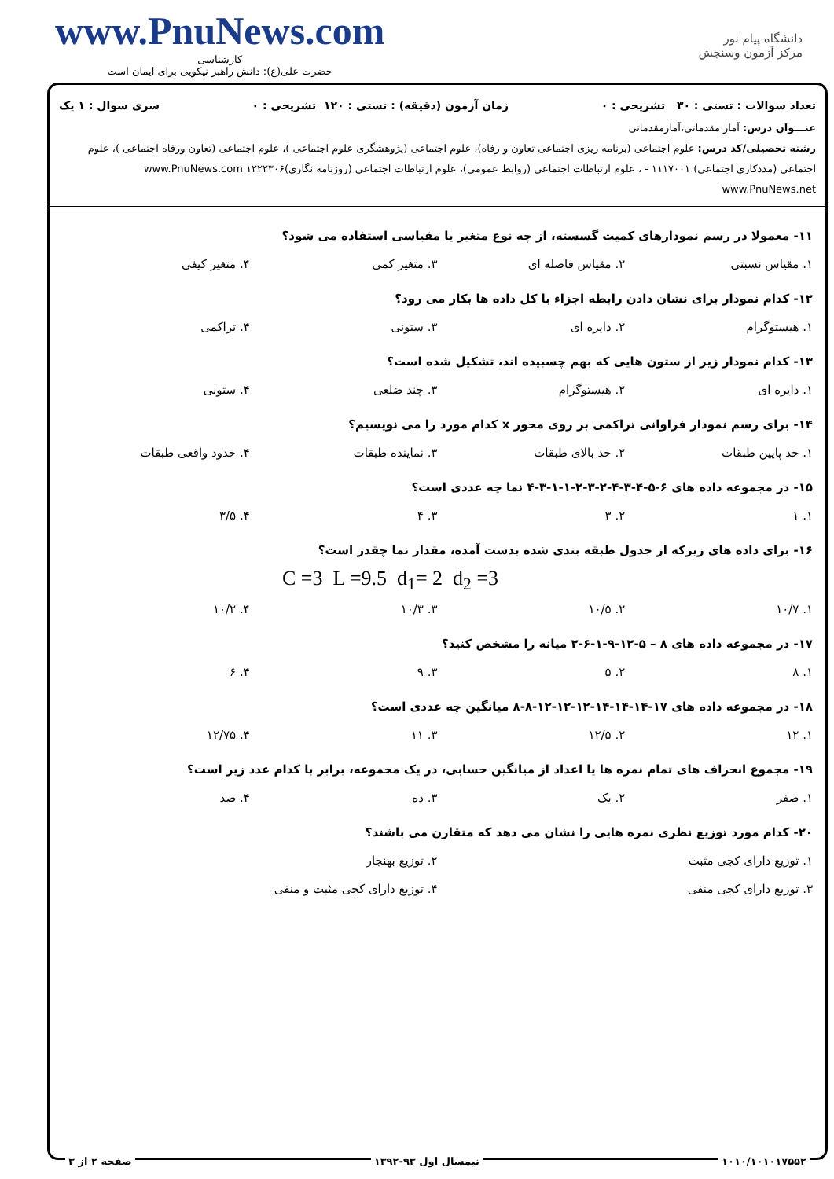www.PnuNews.com
کارشناسی
حضرت علی(ع): دانش راهبر نیکویی برای ایمان است
دانشگاه پیام نور
مرکز آزمون وسنجش
تعداد سوالات : تستی : ۳۰ تشریحی : ۰ زمان آزمون (دقیقه) : تستی : ۱۲۰ تشریحی : ۰ سری سوال : ۱ یک
عنـــوان درس: آمار مقدماتی،آمارمقدماتی
رشته تحصیلی/کد درس: علوم اجتماعی (برنامه ریزی اجتماعی تعاون و رفاه)، علوم اجتماعی (پژوهشگری علوم اجتماعی )، علوم اجتماعی (تعاون ورفاه اجتماعی )، علوم اجتماعی (مددکاری اجتماعی) ۱۱۱۷۰۰۱ - ، علوم ارتباطات اجتماعی (روابط عمومی)، علوم ارتباطات اجتماعی (روزنامه نگاری)۱۲۲۲۳۰۶ www.PnuNews.com www.PnuNews.net
۱۱- معمولا در رسم نمودارهای کمیت گسسته، از چه نوع متغیر یا مقیاسی استفاده می شود؟
۱. مقیاس نسبتی ۲. مقیاس فاصله ای ۳. متغیر کمی ۴. متغیر کیفی
۱۲- کدام نمودار برای نشان دادن رابطه اجزاء با کل داده ها بکار می رود؟
۱. هیستوگرام ۲. دایره ای ۳. ستونی ۴. تراکمی
۱۳- کدام نمودار زیر از ستون هایی که بهم چسبیده اند، تشکیل شده است؟
۱. دایره ای ۲. هیستوگرام ۳. چند ضلعی ۴. ستونی
۱۴- برای رسم نمودار فراوانی تراکمی بر روی محور x کدام مورد را می نویسیم؟
۱. حد پایین طبقات ۲. حد بالای طبقات ۳. نماینده طبقات ۴. حدود واقعی طبقات
۱۵- در مجموعه داده های ۶-۵-۴-۳-۴-۲-۳-۲-۱-۱-۳-۴ نما چه عددی است؟
۱. ۱ ۲. ۳ ۳. ۴ ۴. ۳/۵
۱۶- برای داده های زیرکه از جدول طبقه بندی شده بدست آمده، مقدار نما چقدر است؟
C =3 L =9.5 d<sub>1</sub>= 2 d<sub>2</sub> =3
۱. ۱۰/۷ ۲. ۱۰/۵ ۳. ۱۰/۳ ۴. ۱۰/۲
۱۷- در مجموعه داده های ۸ – ۵-۱۲-۹-۱-۶-۲ میانه را مشخص کنید؟
۱. ۸ ۲. ۵ ۳. ۹ ۴. ۶
۱۸- در مجموعه داده های ۱۷-۱۴-۱۴-۱۴-۱۲-۱۲-۱۲-۸-۸ میانگین چه عددی است؟
۱. ۱۲ ۲. ۱۲/۵ ۳. ۱۱ ۴. ۱۲/۷۵
۱۹- مجموع انحراف های تمام نمره ها یا اعداد از میانگین حسابی، در یک مجموعه، برابر با کدام عدد زیر است؟
۱. صفر ۲. یک ۳. ده ۴. صد
۲۰- کدام مورد توزیع نظری نمره هایی را نشان می دهد که متقارن می باشند؟
۱. توزیع دارای کجی مثبت ۲. توزیع بهنجار ۳. توزیع دارای کجی منفی ۴. توزیع دارای کجی مثبت و منفی
۱۰۱۰/۱۰۱۰۱۷۵۵۲ نیمسال اول ۹۳-۱۳۹۲ صفحه ۲ از ۳